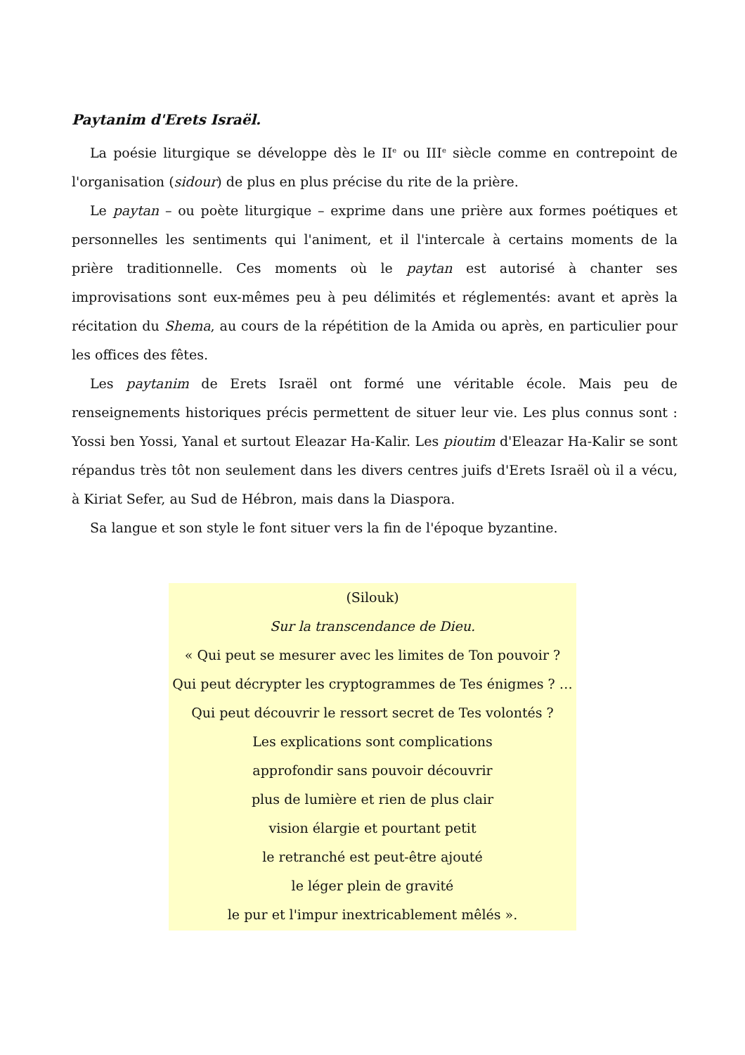Paytanim d'Erets Israël.
La poésie liturgique se développe dès le II<sup>e</sup> ou III<sup>e</sup> siècle comme en contrepoint de l'organisation (sidour) de plus en plus précise du rite de la prière.
Le paytan – ou poète liturgique – exprime dans une prière aux formes poétiques et personnelles les sentiments qui l'animent, et il l'intercale à certains moments de la prière traditionnelle. Ces moments où le paytan est autorisé à chanter ses improvisations sont eux-mêmes peu à peu délimités et réglementés: avant et après la récitation du Shema, au cours de la répétition de la Amida ou après, en particulier pour les offices des fêtes.
Les paytanim de Erets Israël ont formé une véritable école. Mais peu de renseignements historiques précis permettent de situer leur vie. Les plus connus sont : Yossi ben Yossi, Yanal et surtout Eleazar Ha-Kalir. Les pioutim d'Eleazar Ha-Kalir se sont répandus très tôt non seulement dans les divers centres juifs d'Erets Israël où il a vécu, à Kiriat Sefer, au Sud de Hébron, mais dans la Diaspora.
Sa langue et son style le font situer vers la fin de l'époque byzantine.
(Silouk)
Sur la transcendance de Dieu.
« Qui peut se mesurer avec les limites de Ton pouvoir ?
Qui peut décrypter les cryptogrammes de Tes énigmes ? …
Qui peut découvrir le ressort secret de Tes volontés ?
Les explications sont complications
approfondir sans pouvoir découvrir
plus de lumière et rien de plus clair
vision élargie et pourtant petit
le retranché est peut-être ajouté
le léger plein de gravité
le pur et l'impur inextricablement mêlés ».